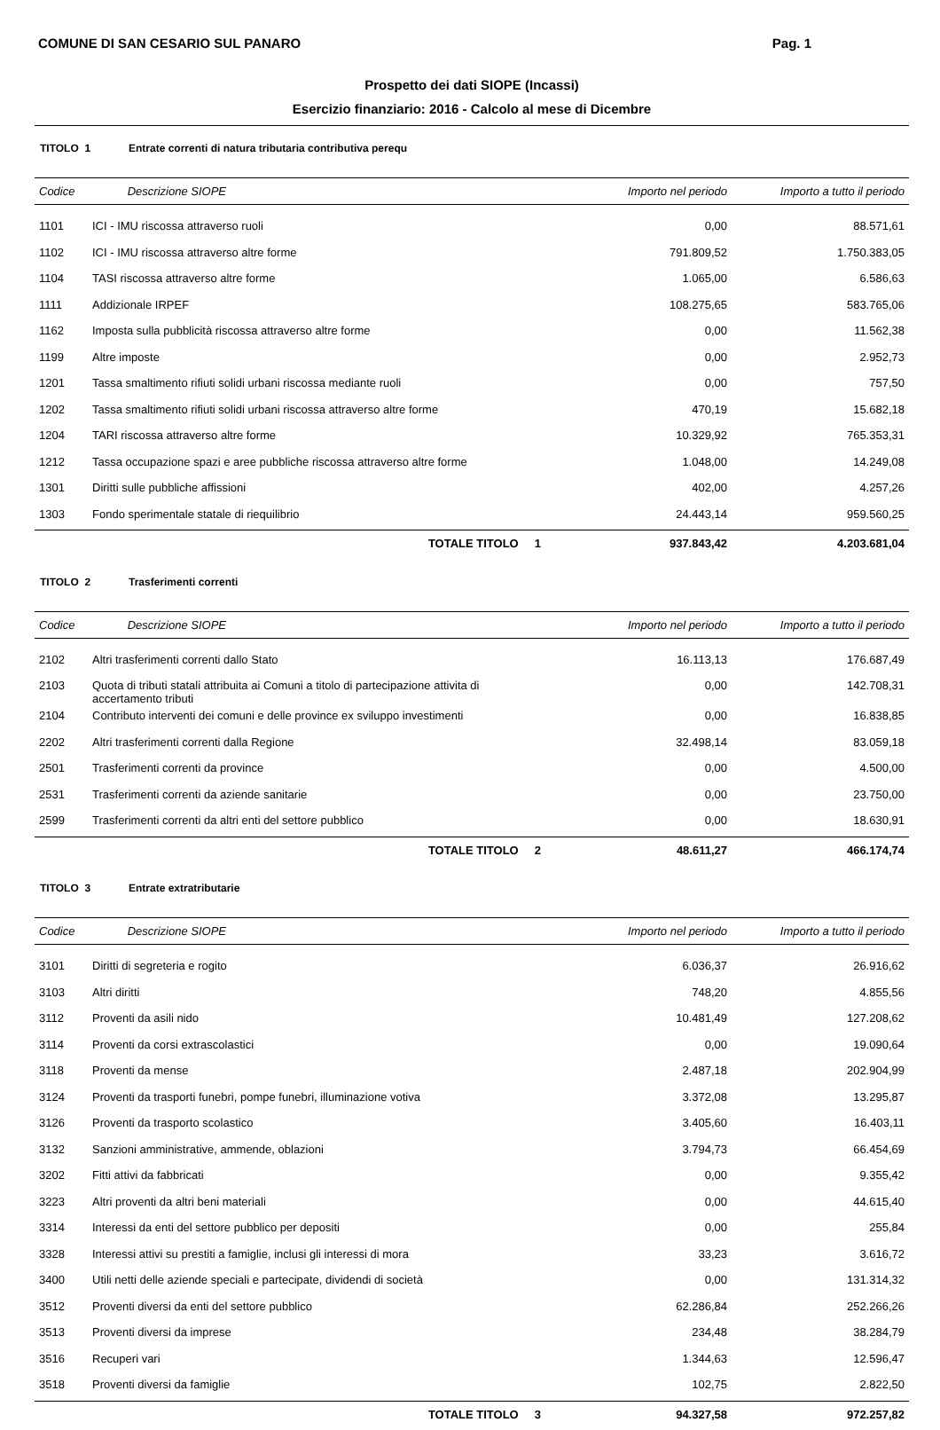COMUNE DI SAN CESARIO SUL PANARO Pag. 1
Prospetto dei dati SIOPE (Incassi)
Esercizio finanziario: 2016 - Calcolo al mese di Dicembre
TITOLO 1 Entrate correnti di natura tributaria contributiva perequ
| Codice | Descrizione SIOPE | Importo nel periodo | Importo a tutto il periodo |
| --- | --- | --- | --- |
| 1101 | ICI - IMU riscossa attraverso ruoli | 0,00 | 88.571,61 |
| 1102 | ICI - IMU riscossa attraverso altre forme | 791.809,52 | 1.750.383,05 |
| 1104 | TASI riscossa attraverso altre forme | 1.065,00 | 6.586,63 |
| 1111 | Addizionale IRPEF | 108.275,65 | 583.765,06 |
| 1162 | Imposta sulla pubblicità riscossa attraverso altre forme | 0,00 | 11.562,38 |
| 1199 | Altre imposte | 0,00 | 2.952,73 |
| 1201 | Tassa smaltimento rifiuti solidi urbani riscossa mediante ruoli | 0,00 | 757,50 |
| 1202 | Tassa smaltimento rifiuti solidi urbani riscossa attraverso altre forme | 470,19 | 15.682,18 |
| 1204 | TARI riscossa attraverso altre forme | 10.329,92 | 765.353,31 |
| 1212 | Tassa occupazione spazi e aree pubbliche riscossa attraverso altre forme | 1.048,00 | 14.249,08 |
| 1301 | Diritti sulle pubbliche affissioni | 402,00 | 4.257,26 |
| 1303 | Fondo sperimentale statale di riequilibrio | 24.443,14 | 959.560,25 |
| | TOTALE TITOLO 1 | 937.843,42 | 4.203.681,04 |
TITOLO 2 Trasferimenti correnti
| Codice | Descrizione SIOPE | Importo nel periodo | Importo a tutto il periodo |
| --- | --- | --- | --- |
| 2102 | Altri trasferimenti correnti dallo Stato | 16.113,13 | 176.687,49 |
| 2103 | Quota di tributi statali attribuita ai Comuni a titolo di partecipazione attivita di accertamento tributi | 0,00 | 142.708,31 |
| 2104 | Contributo interventi dei comuni e delle province ex sviluppo investimenti | 0,00 | 16.838,85 |
| 2202 | Altri trasferimenti correnti dalla Regione | 32.498,14 | 83.059,18 |
| 2501 | Trasferimenti correnti da province | 0,00 | 4.500,00 |
| 2531 | Trasferimenti correnti da aziende sanitarie | 0,00 | 23.750,00 |
| 2599 | Trasferimenti correnti da altri enti del settore pubblico | 0,00 | 18.630,91 |
| | TOTALE TITOLO 2 | 48.611,27 | 466.174,74 |
TITOLO 3 Entrate extratributarie
| Codice | Descrizione SIOPE | Importo nel periodo | Importo a tutto il periodo |
| --- | --- | --- | --- |
| 3101 | Diritti di segreteria e rogito | 6.036,37 | 26.916,62 |
| 3103 | Altri diritti | 748,20 | 4.855,56 |
| 3112 | Proventi da asili nido | 10.481,49 | 127.208,62 |
| 3114 | Proventi da corsi extrascolastici | 0,00 | 19.090,64 |
| 3118 | Proventi da mense | 2.487,18 | 202.904,99 |
| 3124 | Proventi da trasporti funebri, pompe funebri, illuminazione votiva | 3.372,08 | 13.295,87 |
| 3126 | Proventi da trasporto scolastico | 3.405,60 | 16.403,11 |
| 3132 | Sanzioni amministrative, ammende, oblazioni | 3.794,73 | 66.454,69 |
| 3202 | Fitti attivi da fabbricati | 0,00 | 9.355,42 |
| 3223 | Altri proventi da altri beni materiali | 0,00 | 44.615,40 |
| 3314 | Interessi da enti del settore pubblico per depositi | 0,00 | 255,84 |
| 3328 | Interessi attivi su prestiti a famiglie, inclusi gli interessi di mora | 33,23 | 3.616,72 |
| 3400 | Utili netti delle aziende speciali e partecipate, dividendi di società | 0,00 | 131.314,32 |
| 3512 | Proventi diversi da enti del settore pubblico | 62.286,84 | 252.266,26 |
| 3513 | Proventi diversi da imprese | 234,48 | 38.284,79 |
| 3516 | Recuperi vari | 1.344,63 | 12.596,47 |
| 3518 | Proventi diversi da famiglie | 102,75 | 2.822,50 |
| | TOTALE TITOLO 3 | 94.327,58 | 972.257,82 |